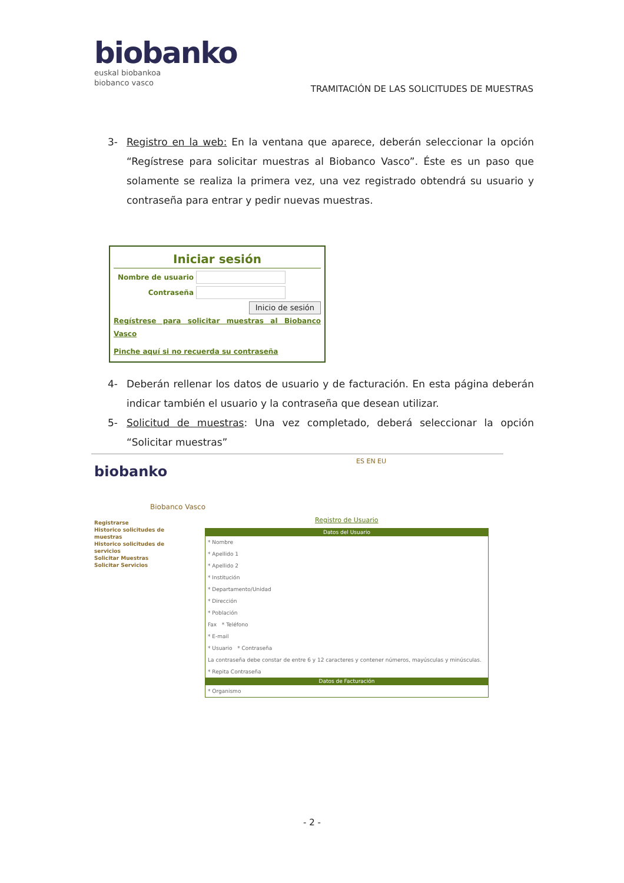biobanko
euskal biobankoa
biobanco vasco
TRAMITACIÓN DE LAS SOLICITUDES DE MUESTRAS
3- Registro en la web: En la ventana que aparece, deberán seleccionar la opción “Regístrese para solicitar muestras al Biobanco Vasco”. Éste es un paso que solamente se realiza la primera vez, una vez registrado obtendrá su usuario y contraseña para entrar y pedir nuevas muestras.
Iniciar sesión
Nombre de usuario
Contraseña
Inicio de sesión
Regístrese para solicitar muestras al Biobanco Vasco
Pinche aquí si no recuerda su contraseña
4- Deberán rellenar los datos de usuario y de facturación. En esta página deberán indicar también el usuario y la contraseña que desean utilizar.
5- Solicitud de muestras: Una vez completado, deberá seleccionar la opción “Solicitar muestras”
biobanko
ES EN EU
Biobanco Vasco
Registrarse
Historico solicitudes de muestras
Historico solicitudes de servicios
Solicitar Muestras
Solicitar Servicios
Registro de Usuario
Datos del Usuario
* Nombre
* Apellido 1
* Apellido 2
* Institución
* Departamento/Unidad
* Dirección
* Población
Fax * Teléfono
* E-mail
* Usuario * Contraseña
La contraseña debe constar de entre 6 y 12 caracteres y contener números, mayúsculas y minúsculas.
* Repita Contraseña
Datos de Facturación
* Organismo
- 2 -